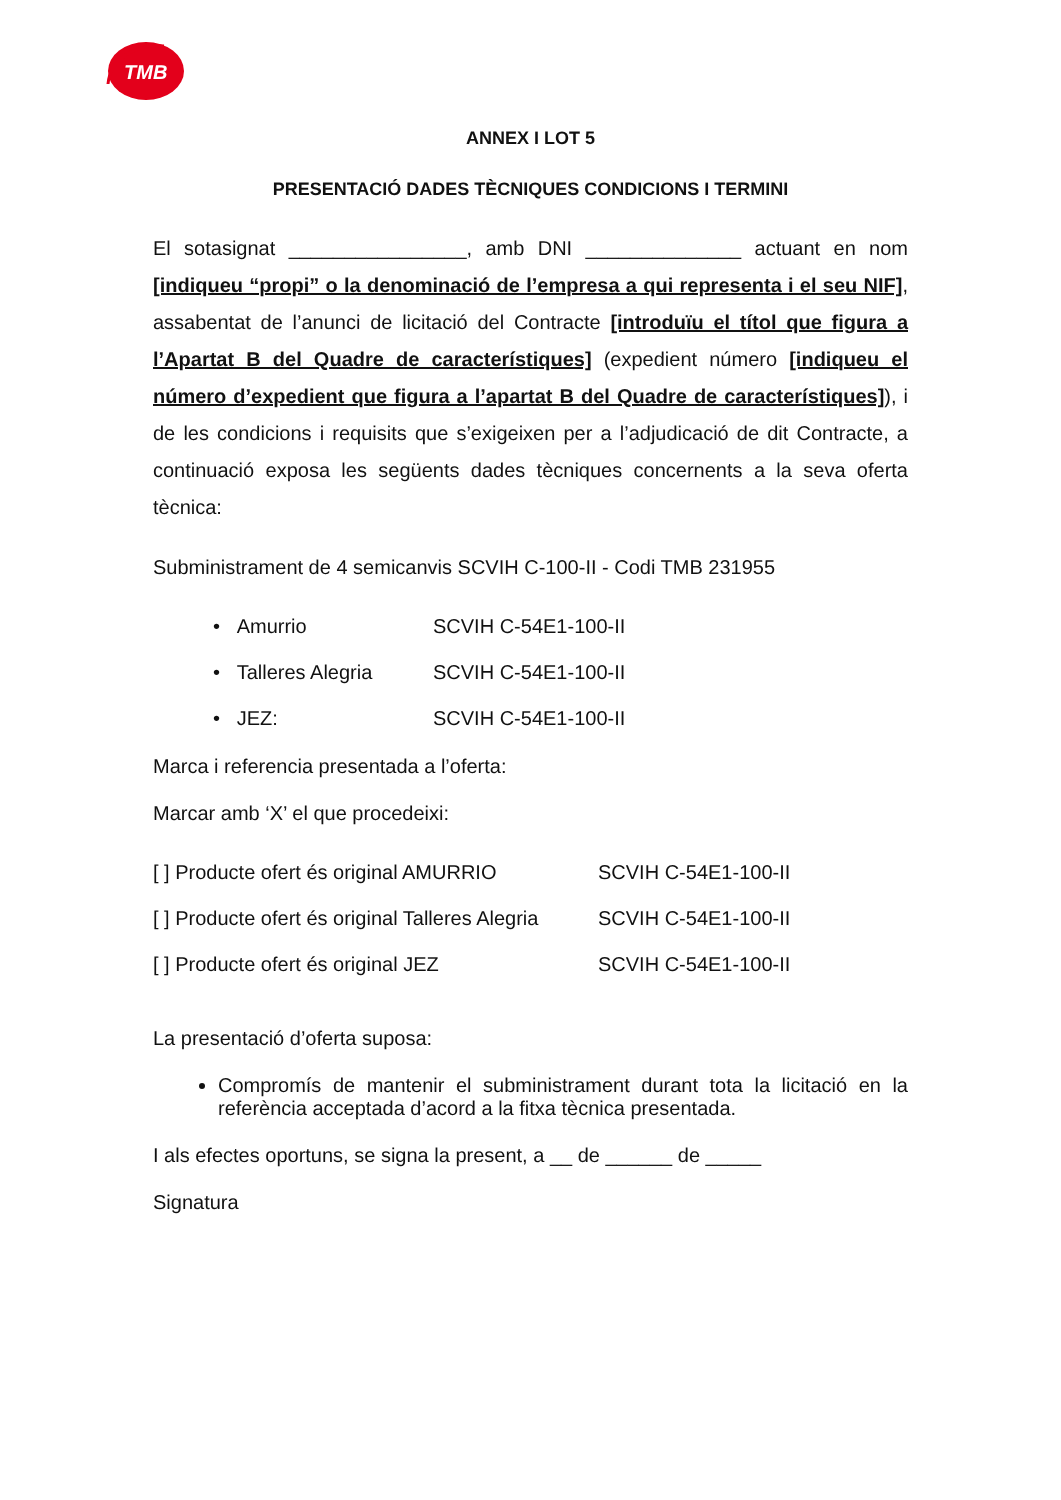TMB
ANNEX I LOT 5
PRESENTACIÓ DADES TÈCNIQUES CONDICIONS I TERMINI
El sotasignat ________________, amb DNI ______________ actuant en nom [indiqueu “propi” o la denominació de l’empresa a qui representa i el seu NIF], assabentat de l’anunci de licitació del Contracte [introduïu el títol que figura a l’Apartat B del Quadre de característiques] (expedient número [indiqueu el número d’expedient que figura a l’apartat B del Quadre de característiques]), i de les condicions i requisits que s’exigeixen per a l’adjudicació de dit Contracte, a continuació exposa les següents dades tècniques concernents a la seva oferta tècnica:
Subministrament de 4 semicanvis SCVIH C-100-II - Codi TMB 231955
• Amurrio SCVIH C-54E1-100-II
• Talleres Alegria SCVIH C-54E1-100-II
• JEZ: SCVIH C-54E1-100-II
Marca i referencia presentada a l’oferta:
Marcar amb ‘X’ el que procedeixi:
[ ] Producte ofert és original AMURRIO SCVIH C-54E1-100-II
[ ] Producte ofert és original Talleres Alegria SCVIH C-54E1-100-II
[ ] Producte ofert és original JEZ SCVIH C-54E1-100-II
La presentació d’oferta suposa:
Compromís de mantenir el subministrament durant tota la licitació en la referència acceptada d’acord a la fitxa tècnica presentada.
I als efectes oportuns, se signa la present, a __ de ______ de _____
Signatura